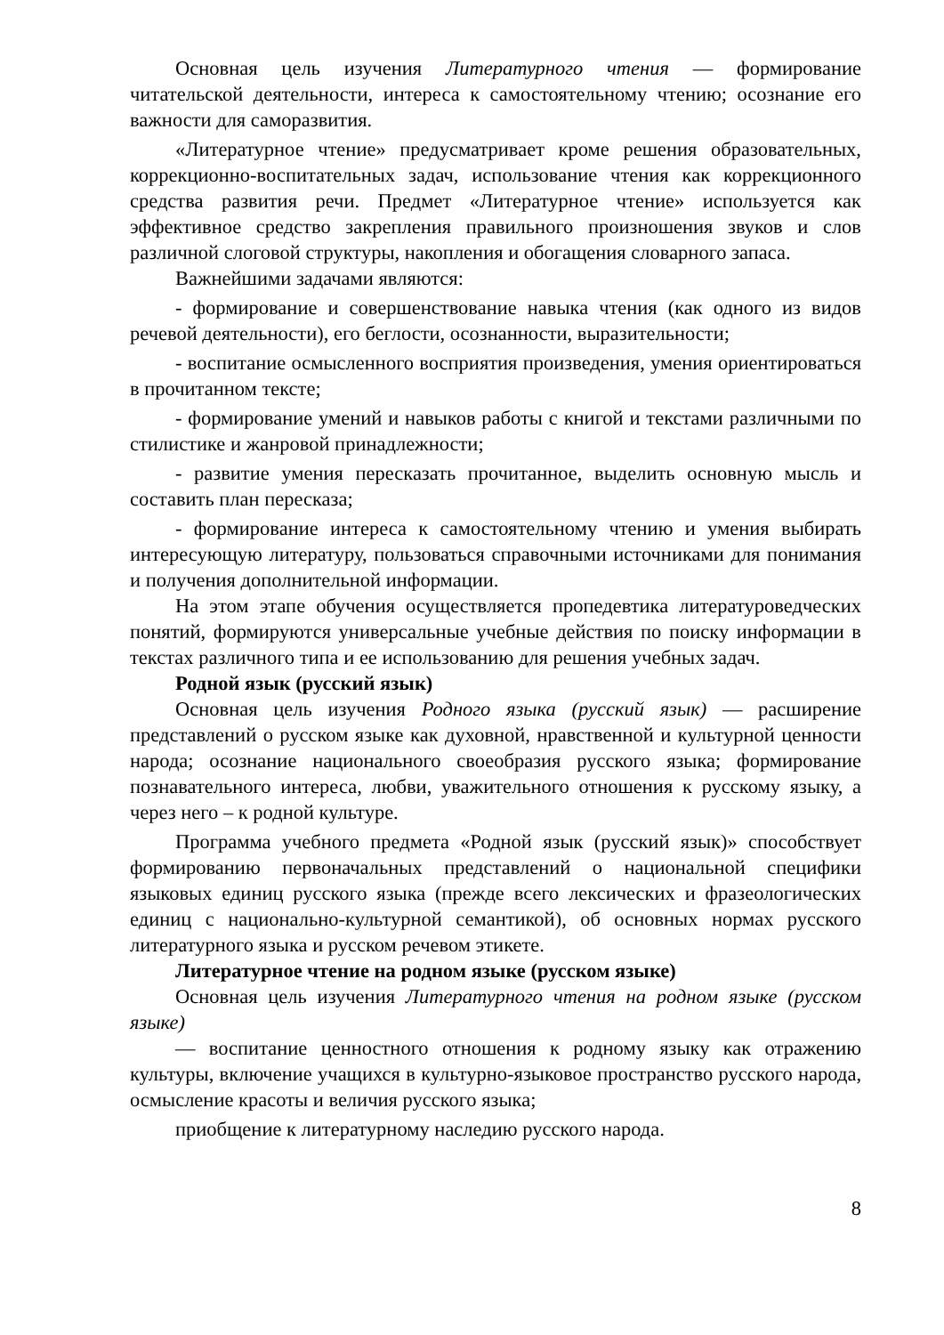Основная цель изучения Литературного чтения — формирование читательской деятельности, интереса к самостоятельному чтению; осознание его важности для саморазвития.
«Литературное чтение» предусматривает кроме решения образовательных, коррекционно-воспитательных задач, использование чтения как коррекционного средства развития речи. Предмет «Литературное чтение» используется как эффективное средство закрепления правильного произношения звуков и слов различной слоговой структуры, накопления и обогащения словарного запаса.
Важнейшими задачами являются:
- формирование и совершенствование навыка чтения (как одного из видов речевой деятельности), его беглости, осознанности, выразительности;
- воспитание осмысленного восприятия произведения, умения ориентироваться в прочитанном тексте;
- формирование умений и навыков работы с книгой и текстами различными по стилистике и жанровой принадлежности;
- развитие умения пересказать прочитанное, выделить основную мысль и составить план пересказа;
- формирование интереса к самостоятельному чтению и умения выбирать интересующую литературу, пользоваться справочными источниками для понимания и получения дополнительной информации.
На этом этапе обучения осуществляется пропедевтика литературоведческих понятий, формируются универсальные учебные действия по поиску информации в текстах различного типа и ее использованию для решения учебных задач.
Родной язык (русский язык)
Основная цель изучения Родного языка (русский язык) — расширение представлений о русском языке как духовной, нравственной и культурной ценности народа; осознание национального своеобразия русского языка; формирование познавательного интереса, любви, уважительного отношения к русскому языку, а через него – к родной культуре.
Программа учебного предмета «Родной язык (русский язык)» способствует формированию первоначальных представлений о национальной специфики языковых единиц русского языка (прежде всего лексических и фразеологических единиц с национально-культурной семантикой), об основных нормах русского литературного языка и русском речевом этикете.
Литературное чтение на родном языке (русском языке)
Основная цель изучения Литературного чтения на родном языке (русском языке)
— воспитание ценностного отношения к родному языку как отражению культуры, включение учащихся в культурно-языковое пространство русского народа, осмысление красоты и величия русского языка;
приобщение к литературному наследию русского народа.
8